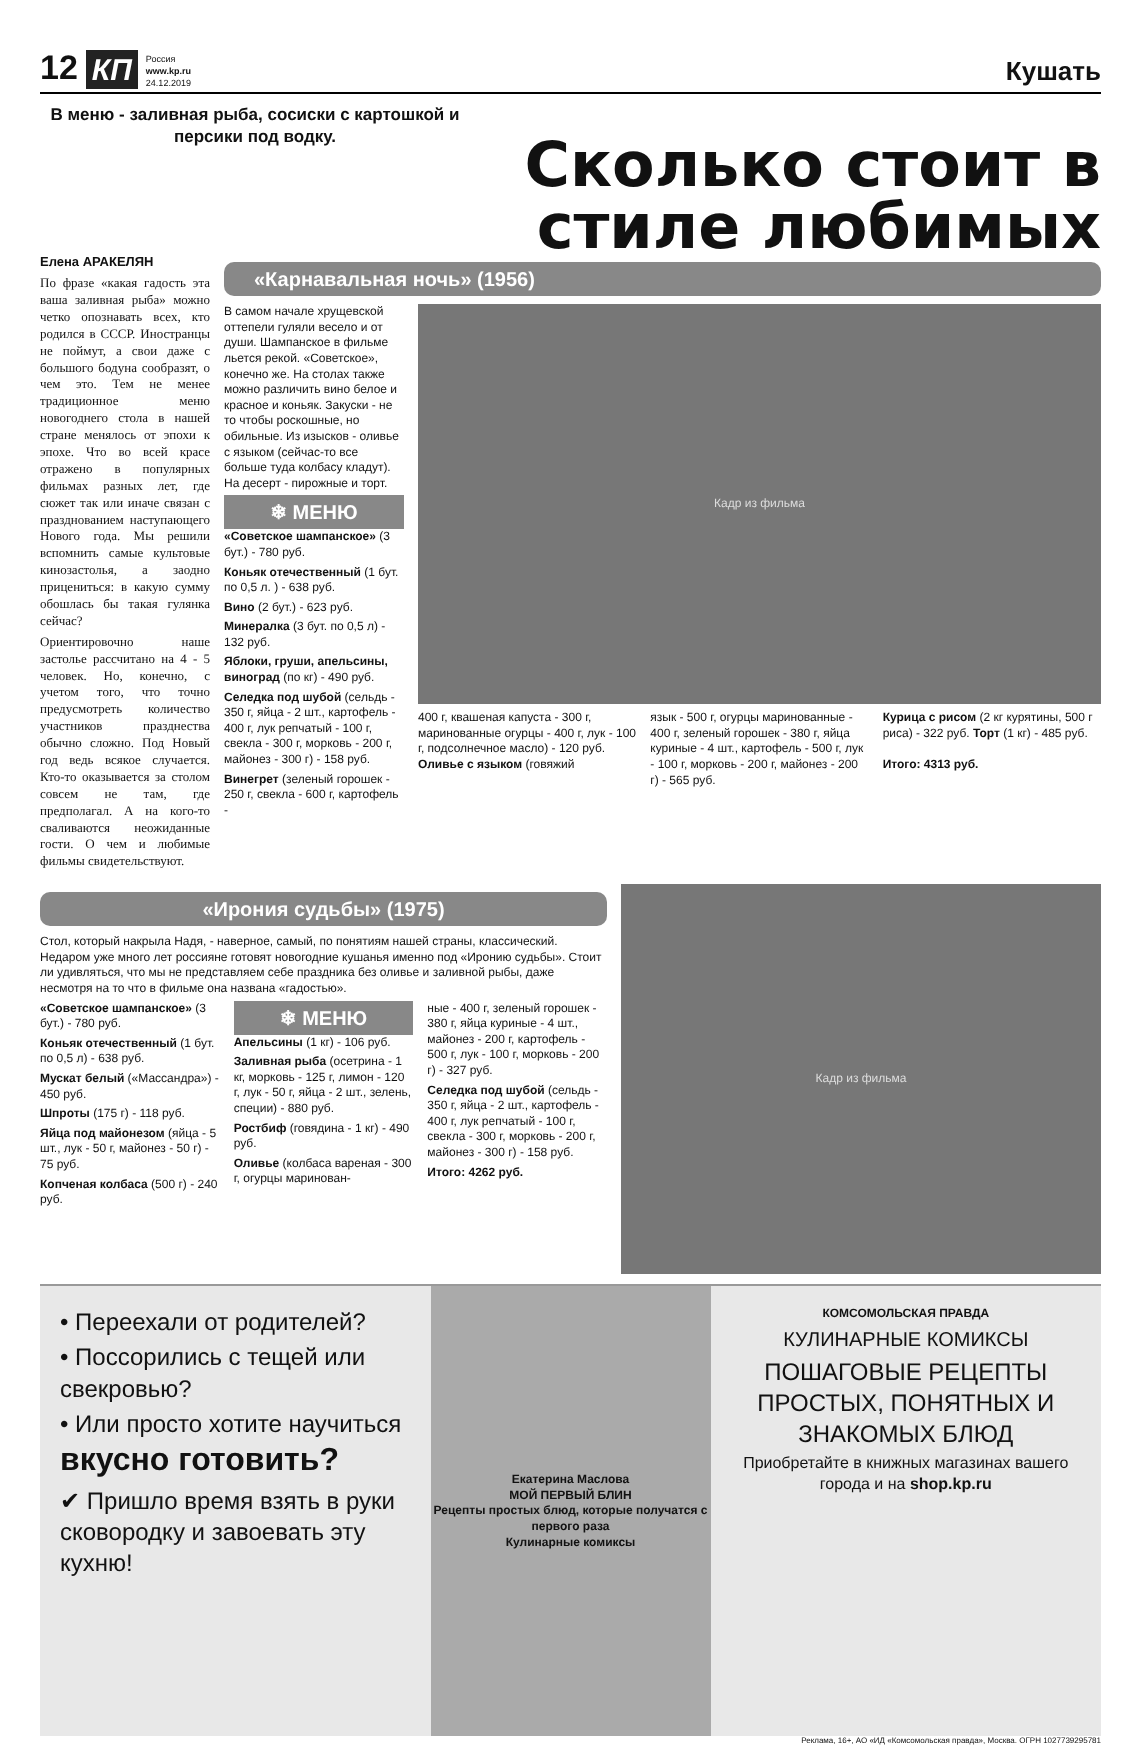12 КП Россия
www.kp.ru
24.12.2019 Кушать
В меню - заливная рыба, сосиски с картошкой и персики под водку.
Сколько стоит в стиле любимых
Елена АРАКЕЛЯН
По фразе «какая гадость эта ваша заливная рыба» можно четко опознавать всех, кто родился в СССР. Иностранцы не поймут, а свои даже с большого бодуна сообразят, о чем это. Тем не менее традиционное меню новогоднего стола в нашей стране менялось от эпохи к эпохе. Что во всей красе отражено в популярных фильмах разных лет, где сюжет так или иначе связан с празднованием наступающего Нового года. Мы решили вспомнить самые культовые кинозастолья, а заодно прицениться: в какую сумму обошлась бы такая гулянка сейчас?
Ориентировочно наше застолье рассчитано на 4 - 5 человек. Но, конечно, с учетом того, что точно предусмотреть количество участников празднества обычно сложно. Под Новый год ведь всякое случается. Кто-то оказывается за столом совсем не там, где предполагал. А на кого-то сваливаются неожиданные гости. О чем и любимые фильмы свидетельствуют.
«Карнавальная ночь» (1956)
В самом начале хрущевской оттепели гуляли весело и от души. Шампанское в фильме льется рекой. «Советское», конечно же. На столах также можно различить вино белое и красное и коньяк. Закуски - не то чтобы роскошные, но обильные. Из изысков - оливье с языком (сейчас-то все больше туда колбасу кладут). На десерт - пирожные и торт.
❄ МЕНЮ
«Советское шампанское» (3 бут.) - 780 руб.
Коньяк отечественный (1 бут. по 0,5 л. ) - 638 руб.
Вино (2 бут.) - 623 руб.
Минералка (3 бут. по 0,5 л) - 132 руб.
Яблоки, груши, апельсины, виноград (по кг) - 490 руб.
Селедка под шубой (сельдь - 350 г, яйца - 2 шт., картофель - 400 г, лук репчатый - 100 г, свекла - 300 г, морковь - 200 г, майонез - 300 г) - 158 руб.
Винегрет (зеленый горошек - 250 г, свекла - 600 г, картофель -
Кадр из фильма
400 г, квашеная капуста - 300 г, маринованные огурцы - 400 г, лук - 100 г, подсолнечное масло) - 120 руб. Оливье с языком (говяжий
язык - 500 г, огурцы маринованные - 400 г, зеленый горошек - 380 г, яйца куриные - 4 шт., картофель - 500 г, лук - 100 г, морковь - 200 г, майонез - 200 г) - 565 руб.
Курица с рисом (2 кг курятины, 500 г риса) - 322 руб. Торт (1 кг) - 485 руб.
Итого: 4313 руб.
«Ирония судьбы» (1975)
Стол, который накрыла Надя, - наверное, самый, по понятиям нашей страны, классический. Недаром уже много лет россияне готовят новогодние кушанья именно под «Иронию судьбы». Стоит ли удивляться, что мы не представляем себе праздника без оливье и заливной рыбы, даже несмотря на то что в фильме она названа «гадостью».
«Советское шампанское» (3 бут.) - 780 руб.
Коньяк отечественный (1 бут. по 0,5 л) - 638 руб.
Мускат белый («Массандра») - 450 руб.
Шпроты (175 г) - 118 руб.
Яйца под майонезом (яйца - 5 шт., лук - 50 г, майонез - 50 г) - 75 руб.
Копченая колбаса (500 г) - 240 руб.
❄ МЕНЮ
Апельсины (1 кг) - 106 руб.
Заливная рыба (осетрина - 1 кг, морковь - 125 г, лимон - 120 г, лук - 50 г, яйца - 2 шт., зелень, специи) - 880 руб.
Ростбиф (говядина - 1 кг) - 490 руб.
Оливье (колбаса вареная - 300 г, огурцы маринован-
ные - 400 г, зеленый горошек - 380 г, яйца куриные - 4 шт., майонез - 200 г, картофель - 500 г, лук - 100 г, морковь - 200 г) - 327 руб.
Селедка под шубой (сельдь - 350 г, яйца - 2 шт., картофель - 400 г, лук репчатый - 100 г, свекла - 300 г, морковь - 200 г, майонез - 300 г) - 158 руб.
Итого: 4262 руб.
Кадр из фильма
• Переехали от родителей?
• Поссорились с тещей или свекровью?
• Или просто хотите научиться вкусно готовить?
✔ Пришло время взять в руки сковородку и завоевать эту кухню!
Екатерина Маслова
МОЙ ПЕРВЫЙ БЛИН
Рецепты простых блюд, которые получатся с первого раза
Кулинарные комиксы
КОМСОМОЛЬСКАЯ ПРАВДА
КУЛИНАРНЫЕ КОМИКСЫ
ПОШАГОВЫЕ РЕЦЕПТЫ ПРОСТЫХ, ПОНЯТНЫХ И ЗНАКОМЫХ БЛЮД
Приобретайте в книжных магазинах вашего города и на shop.kp.ru
Реклама, 16+, АО «ИД «Комсомольская правда», Москва. ОГРН 1027739295781